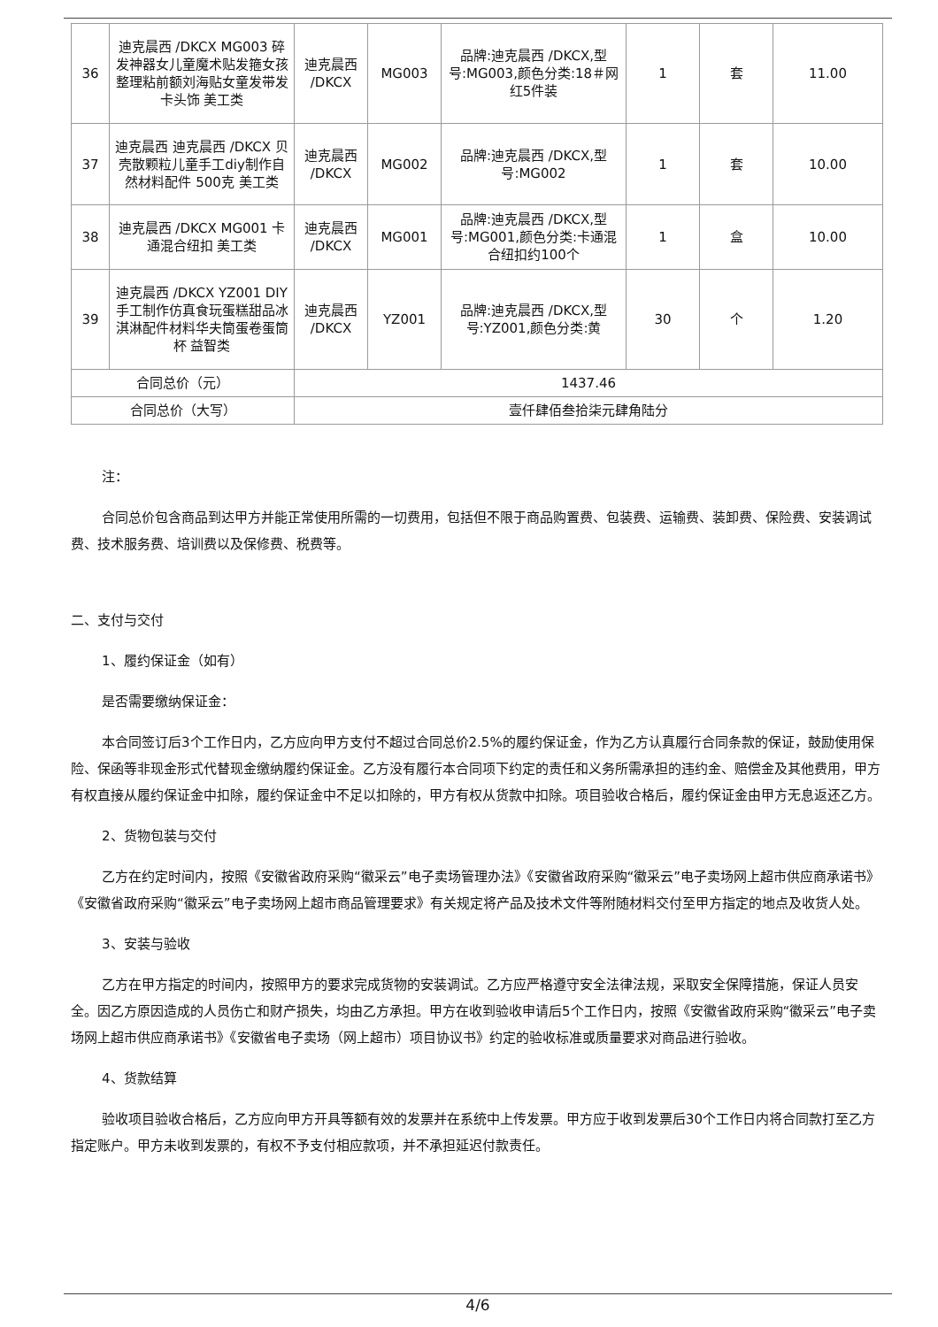| 36 | 迪克晨西 /DKCX MG003 碎发神器女儿童魔术贴发箍女孩整理粘前额刘海贴女童发带发卡头饰 美工类 | 迪克晨西 /DKCX | MG003 | 品牌:迪克晨西 /DKCX,型号:MG003,颜色分类:18＃网红5件装 | 1 | 套 | 11.00 |
| 37 | 迪克晨西 迪克晨西 /DKCX 贝壳散颗粒儿童手工diy制作自然材料配件 500克 美工类 | 迪克晨西 /DKCX | MG002 | 品牌:迪克晨西 /DKCX,型号:MG002 | 1 | 套 | 10.00 |
| 38 | 迪克晨西 /DKCX MG001 卡通混合纽扣 美工类 | 迪克晨西 /DKCX | MG001 | 品牌:迪克晨西 /DKCX,型号:MG001,颜色分类:卡通混合纽扣约100个 | 1 | 盒 | 10.00 |
| 39 | 迪克晨西 /DKCX YZ001 DIY手工制作仿真食玩蛋糕甜品冰淇淋配件材料华夫筒蛋卷蛋筒杯 益智类 | 迪克晨西 /DKCX | YZ001 | 品牌:迪克晨西 /DKCX,型号:YZ001,颜色分类:黄 | 30 | 个 | 1.20 |
| 合同总价（元） | | 1437.46 | | | | | |
| 合同总价（大写） | | 壹仟肆佰叁拾柒元肆角陆分 | | | | | |
注：
合同总价包含商品到达甲方并能正常使用所需的一切费用，包括但不限于商品购置费、包装费、运输费、装卸费、保险费、安装调试费、技术服务费、培训费以及保修费、税费等。
二、支付与交付
1、履约保证金（如有）
是否需要缴纳保证金：
本合同签订后3个工作日内，乙方应向甲方支付不超过合同总价2.5%的履约保证金，作为乙方认真履行合同条款的保证，鼓励使用保险、保函等非现金形式代替现金缴纳履约保证金。乙方没有履行本合同项下约定的责任和义务所需承担的违约金、赔偿金及其他费用，甲方有权直接从履约保证金中扣除，履约保证金中不足以扣除的，甲方有权从货款中扣除。项目验收合格后，履约保证金由甲方无息返还乙方。
2、货物包装与交付
乙方在约定时间内，按照《安徽省政府采购“徽采云”电子卖场管理办法》《安徽省政府采购“徽采云”电子卖场网上超市供应商承诺书》《安徽省政府采购“徽采云”电子卖场网上超市商品管理要求》有关规定将产品及技术文件等附随材料交付至甲方指定的地点及收货人处。
3、安装与验收
乙方在甲方指定的时间内，按照甲方的要求完成货物的安装调试。乙方应严格遵守安全法律法规，采取安全保障措施，保证人员安全。因乙方原因造成的人员伤亡和财产损失，均由乙方承担。甲方在收到验收申请后5个工作日内，按照《安徽省政府采购“徽采云”电子卖场网上超市供应商承诺书》《安徽省电子卖场（网上超市）项目协议书》约定的验收标准或质量要求对商品进行验收。
4、货款结算
验收项目验收合格后，乙方应向甲方开具等额有效的发票并在系统中上传发票。甲方应于收到发票后30个工作日内将合同款打至乙方指定账户。甲方未收到发票的，有权不予支付相应款项，并不承担延迟付款责任。
4/6